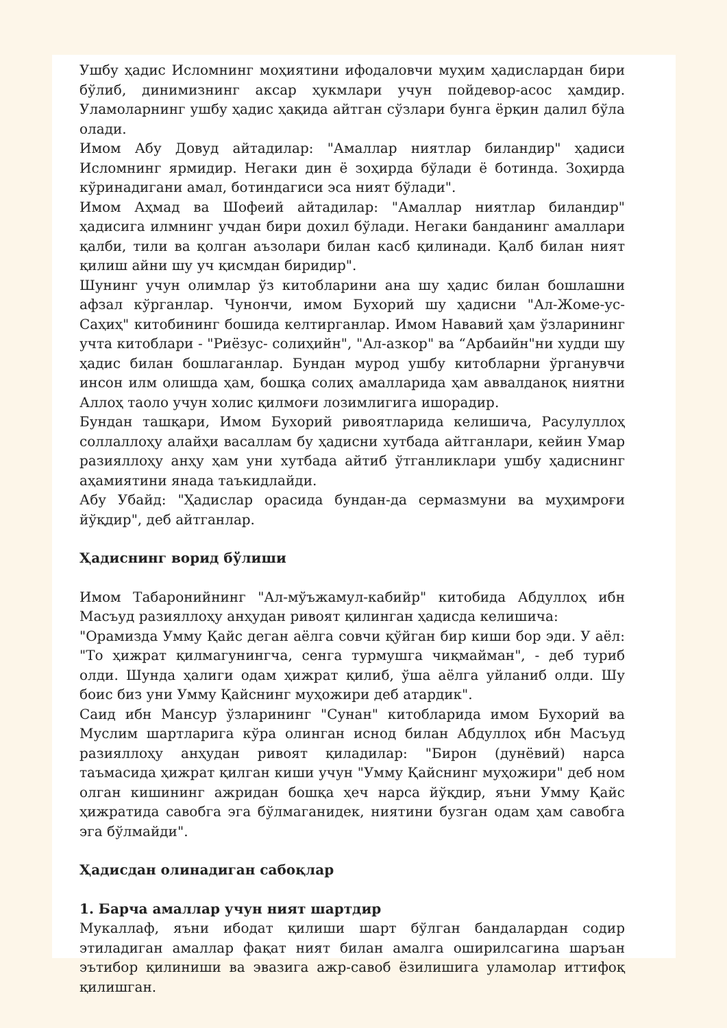Ушбу ҳадис Исломнинг моҳиятини ифодаловчи муҳим ҳадислардан бири бўлиб, динимизнинг аксар ҳукмлари учун пойдевор-асос ҳамдир. Уламоларнинг ушбу ҳадис ҳақида айтган сўзлари бунга ёрқин далил бўла олади.
Имом Абу Довуд айтадилар: "Амаллар ниятлар биландир" ҳадиси Исломнинг ярмидир. Негаки дин ё зоҳирда бўлади ё ботинда. Зоҳирда кўринадигани амал, ботиндагиси эса ният бўлади".
Имом Аҳмад ва Шофеий айтадилар: "Амаллар ниятлар биландир" ҳадисига илмнинг учдан бири дохил бўлади. Негаки банданинг амаллари қалби, тили ва қолган аъзолари билан касб қилинади. Қалб билан ният қилиш айни шу уч қисмдан биридир".
Шунинг учун олимлар ўз китобларини ана шу ҳадис билан бошлашни афзал кўрганлар. Чунончи, имом Бухорий шу ҳадисни "Ал-Жоме-ус-Саҳиҳ" китобининг бошида келтирганлар. Имом Нававий ҳам ўзларининг учта китоблари - "Риёзус- солиҳийн", "Ал-азкор" ва “Арбаийн"ни худди шу ҳадис билан бошлаганлар. Бундан мурод ушбу китобларни ўрганувчи инсон илм олишда ҳам, бошқа солиҳ амалларида ҳам аввалданоқ ниятни Аллоҳ таоло учун холис қилмоғи лозимлигига ишорадир.
Бундан ташқари, Имом Бухорий ривоятларида келишича, Расулуллоҳ соллаллоҳу алайҳи васаллам бу ҳадисни хутбада айтганлари, кейин Умар разияллоҳу анҳу ҳам уни хутбада айтиб ўтганликлари ушбу ҳадиснинг аҳамиятини янада таъкидлайди.
Абу Убайд: "Ҳадислар орасида бундан-да сермазмуни ва муҳимроғи йўқдир", деб айтганлар.
Ҳадиснинг ворид бўлиши
Имом Табаронийнинг "Ал-мўъжамул-кабийр" китобида Абдуллоҳ ибн Масъуд разияллоҳу анҳудан ривоят қилинган ҳадисда келишича:
"Орамизда Умму Қайс деган аёлга совчи қўйган бир киши бор эди. У аёл: "То ҳижрат қилмагунингча, сенга турмушга чиқмайман", - деб туриб олди. Шунда ҳалиги одам ҳижрат қилиб, ўша аёлга уйланиб олди. Шу боис биз уни Умму Қайснинг муҳожири деб атардик".
Саид ибн Мансур ўзларининг "Сунан" китобларида имом Бухорий ва Муслим шартларига кўра олинган иснод билан Абдуллоҳ ибн Масъуд разияллоҳу анҳудан ривоят қиладилар: "Бирон (дунёвий) нарса таъмасида ҳижрат қилган киши учун "Умму Қайснинг муҳожири" деб ном олган кишининг ажридан бошқа ҳеч нарса йўқдир, яъни Умму Қайс ҳижратида савобга эга бўлмаганидек, ниятини бузган одам ҳам савобга эга бўлмайди".
Ҳадисдан олинадиган сабоқлар
1. Барча амаллар учун ният шартдир
Мукаллаф, яъни ибодат қилиши шарт бўлган бандалардан содир этиладиган амаллар фақат ният билан амалга оширилсагина шаръан эътибор қилиниши ва эвазига ажр-савоб ёзилишига уламолар иттифоқ қилишган.